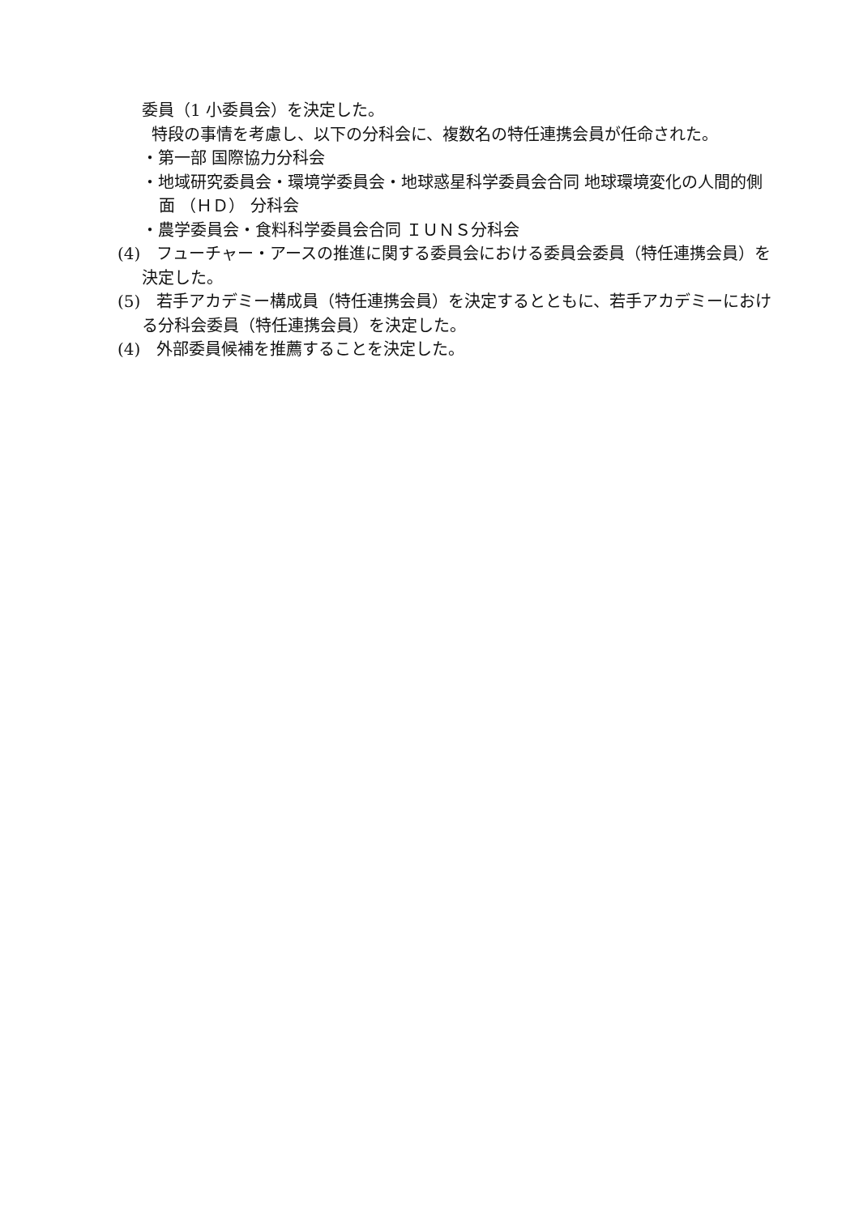委員（1 小委員会）を決定した。
特段の事情を考慮し、以下の分科会に、複数名の特任連携会員が任命された。
・第一部 国際協力分科会
・地域研究委員会・環境学委員会・地球惑星科学委員会合同 地球環境変化の人間的側面 （ＨＤ） 分科会
・農学委員会・食料科学委員会合同 ＩＵＮＳ分科会
(4)　フューチャー・アースの推進に関する委員会における委員会委員（特任連携会員）を決定した。
(5)　若手アカデミー構成員（特任連携会員）を決定するとともに、若手アカデミーにおける分科会委員（特任連携会員）を決定した。
(4)　外部委員候補を推薦することを決定した。